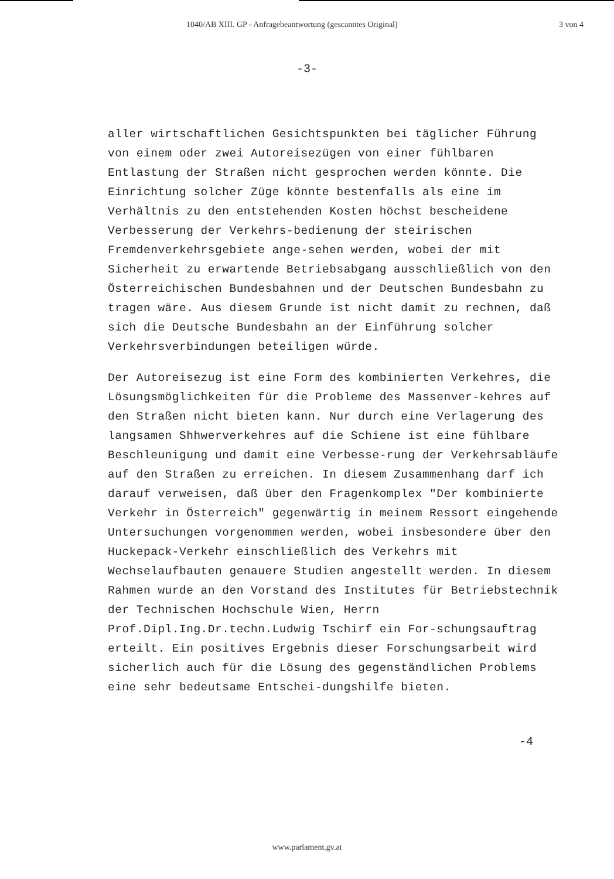1040/AB XIII. GP - Anfragebeantwortung (gescanntes Original) 3 von 4
-3-
aller wirtschaftlichen Gesichtspunkten bei täglicher Führung von einem oder zwei Autoreisezügen von einer fühlbaren Entlastung der Straßen nicht gesprochen werden könnte. Die Einrichtung solcher Züge könnte bestenfalls als eine im Verhältnis zu den entstehenden Kosten höchst bescheidene Verbesserung der Verkehrs-bedienung der steirischen Fremdenverkehrsgebiete ange-sehen werden, wobei der mit Sicherheit zu erwartende Betriebsabgang ausschließlich von den Österreichischen Bundesbahnen und der Deutschen Bundesbahn zu tragen wäre. Aus diesem Grunde ist nicht damit zu rechnen, daß sich die Deutsche Bundesbahn an der Einführung solcher Verkehrsverbindungen beteiligen würde.
Der Autoreisezug ist eine Form des kombinierten Verkehres, die Lösungsmöglichkeiten für die Probleme des Massenver-kehres auf den Straßen nicht bieten kann. Nur durch eine Verlagerung des langsamen Shhwerverkehres auf die Schiene ist eine fühlbare Beschleunigung und damit eine Verbesse-rung der Verkehrsabläufe auf den Straßen zu erreichen. In diesem Zusammenhang darf ich darauf verweisen, daß über den Fragenkomplex "Der kombinierte Verkehr in Österreich" gegenwärtig in meinem Ressort eingehende Untersuchungen vorgenommen werden, wobei insbesondere über den Huckepack-Verkehr einschließlich des Verkehrs mit Wechselaufbauten genauere Studien angestellt werden. In diesem Rahmen wurde an den Vorstand des Institutes für Betriebstechnik der Technischen Hochschule Wien, Herrn Prof.Dipl.Ing.Dr.techn.Ludwig Tschirf ein For-schungsauftrag erteilt. Ein positives Ergebnis dieser Forschungsarbeit wird sicherlich auch für die Lösung des gegenständlichen Problems eine sehr bedeutsame Entschei-dungshilfe bieten.
-4
www.parlament.gv.at